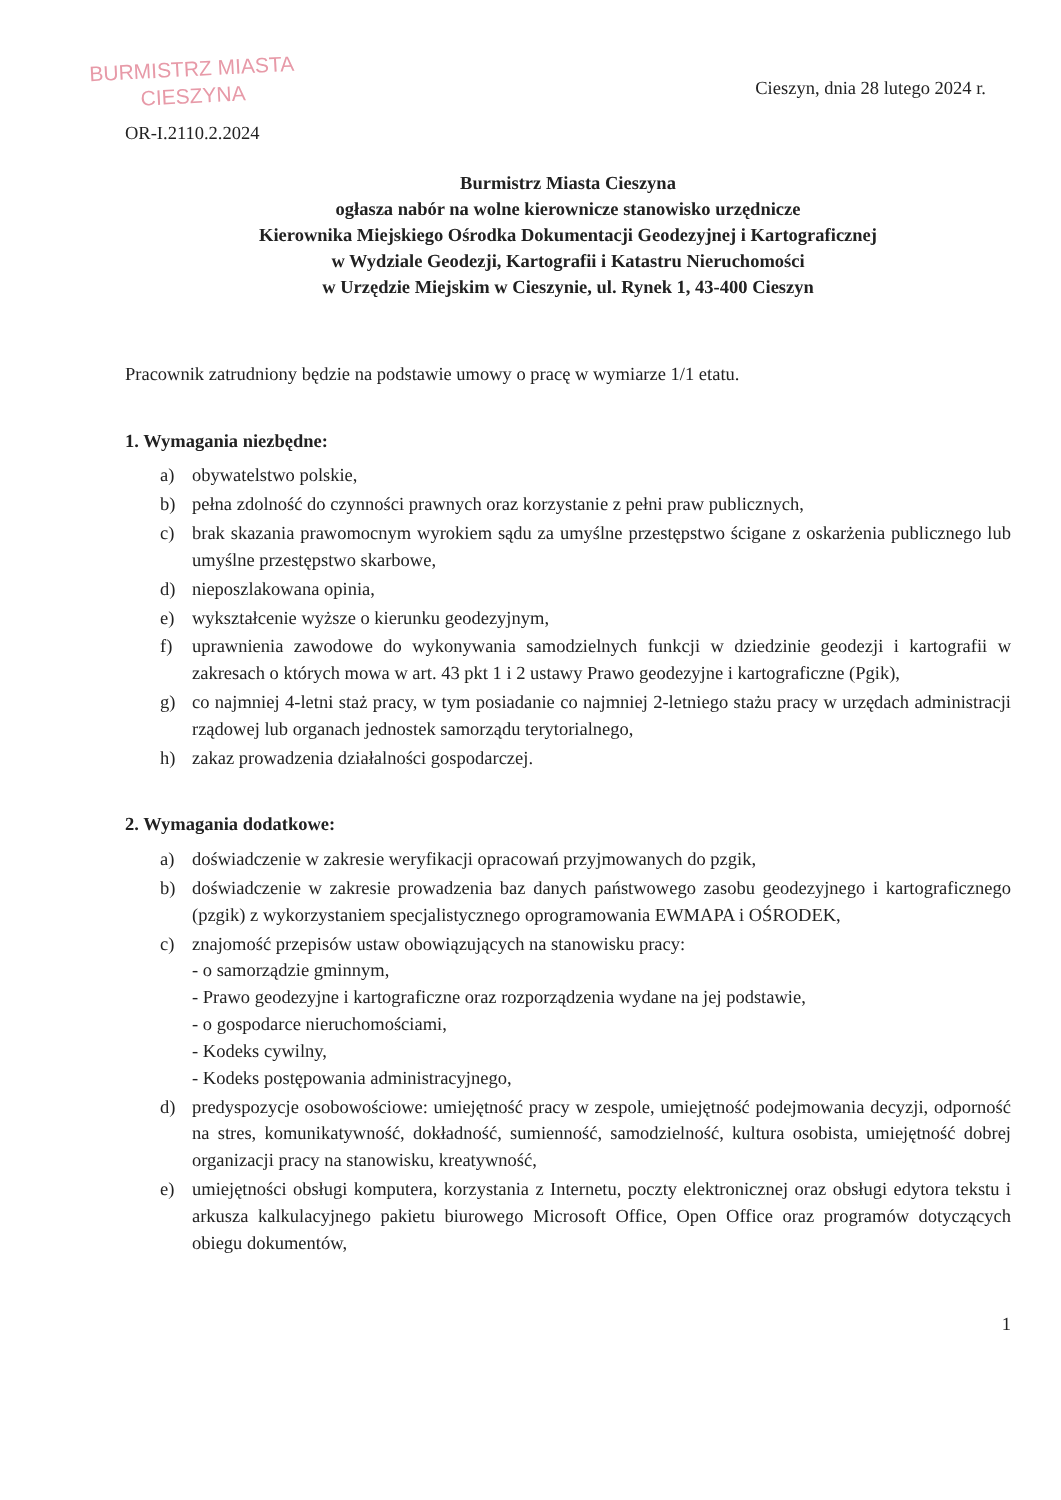BURMISTRZ MIASTA
CIESZYNA
Cieszyn, dnia 28 lutego 2024 r.
OR-I.2110.2.2024
Burmistrz Miasta Cieszyna
ogłasza nabór na wolne kierownicze stanowisko urzędnicze
Kierownika Miejskiego Ośrodka Dokumentacji Geodezyjnej i Kartograficznej
w Wydziale Geodezji, Kartografii i Katastru Nieruchomości
w Urzędzie Miejskim w Cieszynie, ul. Rynek 1, 43-400 Cieszyn
Pracownik zatrudniony będzie na podstawie umowy o pracę w wymiarze 1/1 etatu.
1. Wymagania niezbędne:
a) obywatelstwo polskie,
b) pełna zdolność do czynności prawnych oraz korzystanie z pełni praw publicznych,
c) brak skazania prawomocnym wyrokiem sądu za umyślne przestępstwo ścigane z oskarżenia publicznego lub umyślne przestępstwo skarbowe,
d) nieposzlakowana opinia,
e) wykształcenie wyższe o kierunku geodezyjnym,
f) uprawnienia zawodowe do wykonywania samodzielnych funkcji w dziedzinie geodezji i kartografii w zakresach o których mowa w art. 43 pkt 1 i 2 ustawy Prawo geodezyjne i kartograficzne (Pgik),
g) co najmniej 4-letni staż pracy, w tym posiadanie co najmniej 2-letniego stażu pracy w urzędach administracji rządowej lub organach jednostek samorządu terytorialnego,
h) zakaz prowadzenia działalności gospodarczej.
2. Wymagania dodatkowe:
a) doświadczenie w zakresie weryfikacji opracowań przyjmowanych do pzgik,
b) doświadczenie w zakresie prowadzenia baz danych państwowego zasobu geodezyjnego i kartograficznego (pzgik) z wykorzystaniem specjalistycznego oprogramowania EWMAPA i OŚRODEK,
c) znajomość przepisów ustaw obowiązujących na stanowisku pracy:
- o samorządzie gminnym,
- Prawo geodezyjne i kartograficzne oraz rozporządzenia wydane na jej podstawie,
- o gospodarce nieruchomościami,
- Kodeks cywilny,
- Kodeks postępowania administracyjnego,
d) predyspozycje osobowościowe: umiejętność pracy w zespole, umiejętność podejmowania decyzji, odporność na stres, komunikatywność, dokładność, sumienność, samodzielność, kultura osobista, umiejętność dobrej organizacji pracy na stanowisku, kreatywność,
e) umiejętności obsługi komputera, korzystania z Internetu, poczty elektronicznej oraz obsługi edytora tekstu i arkusza kalkulacyjnego pakietu biurowego Microsoft Office, Open Office oraz programów dotyczących obiegu dokumentów,
1